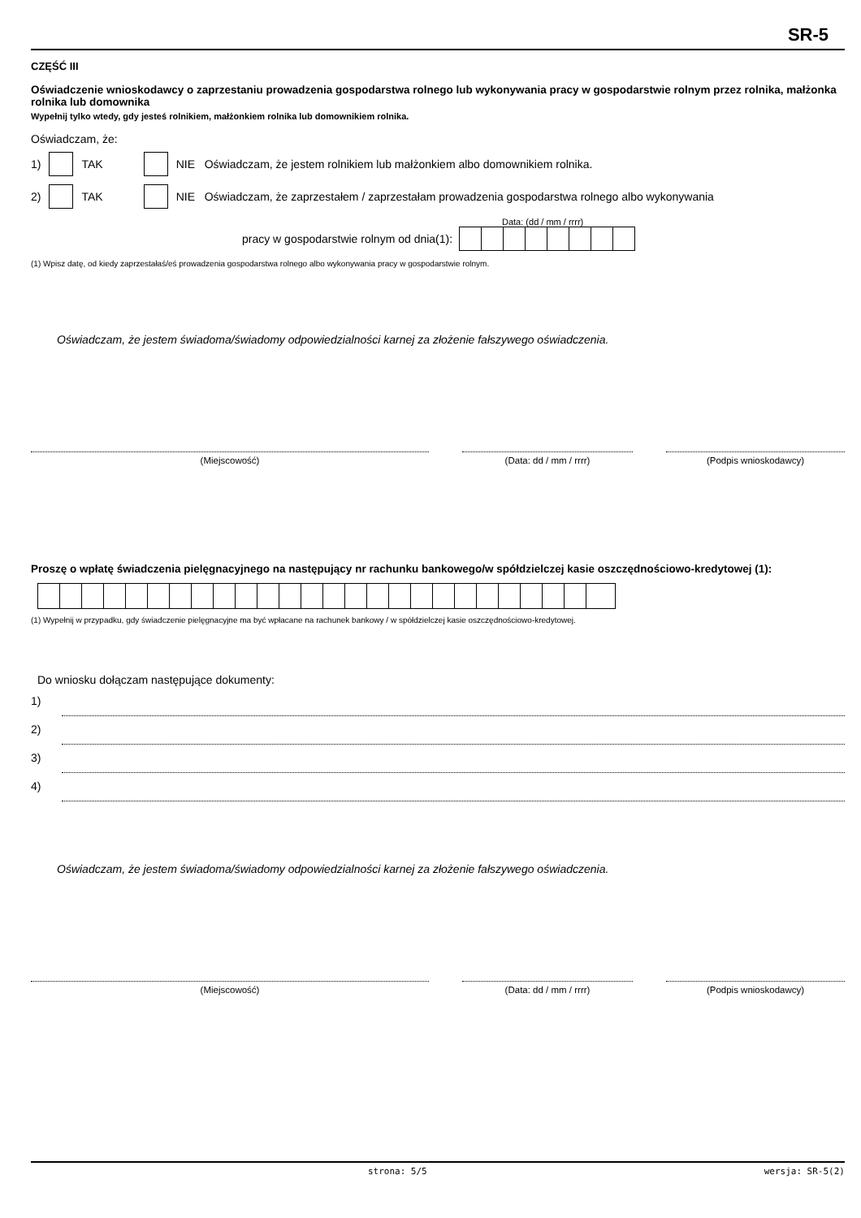SR-5
CZĘŚĆ III
Oświadczenie wnioskodawcy o zaprzestaniu prowadzenia gospodarstwa rolnego lub wykonywania pracy w gospodarstwie rolnym przez rolnika, małżonka rolnika lub domownika
Wypełnij tylko wtedy, gdy jesteś rolnikiem, małżonkiem rolnika lub domownikiem rolnika.
Oświadczam, że:
1) TAK NIE Oświadczam, że jestem rolnikiem lub małżonkiem albo domownikiem rolnika.
2) TAK NIE Oświadczam, że zaprzestałem / zaprzestałam prowadzenia gospodarstwa rolnego albo wykonywania
Data: (dd / mm / rrrr)
pracy w gospodarstwie rolnym od dnia(1):
(1) Wpisz datę, od kiedy zaprzestałaś/eś prowadzenia gospodarstwa rolnego albo wykonywania pracy w gospodarstwie rolnym.
Oświadczam, że jestem świadoma/świadomy odpowiedzialności karnej za złożenie fałszywego oświadczenia.
(Miejscowość) (Data: dd / mm / rrrr) (Podpis wnioskodawcy)
Proszę o wpłatę świadczenia pielęgnacyjnego na następujący nr rachunku bankowego/w spółdzielczej kasie oszczędnościowo-kredytowej (1):
(1) Wypełnij w przypadku, gdy świadczenie pielęgnacyjne ma być wpłacane na rachunek bankowy / w spółdzielczej kasie oszczędnościowo-kredytowej.
Do wniosku dołączam następujące dokumenty:
1)
2)
3)
4)
Oświadczam, że jestem świadoma/świadomy odpowiedzialności karnej za złożenie fałszywego oświadczenia.
(Miejscowość) (Data: dd / mm / rrrr) (Podpis wnioskodawcy)
strona: 5/5 wersja: SR-5(2)